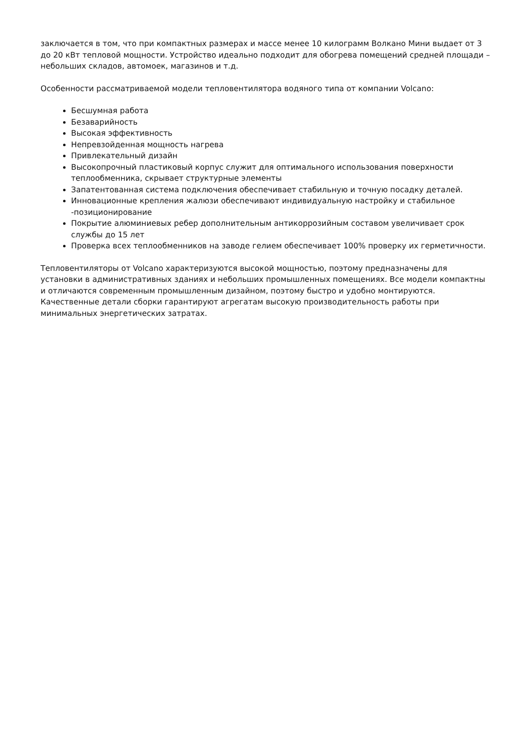заключается в том, что при компактных размерах и массе менее 10 килограмм Волкано Мини выдает от 3 до 20 кВт тепловой мощности. Устройство идеально подходит для обогрева помещений средней площади – небольших складов, автомоек, магазинов и т.д.
Особенности рассматриваемой модели тепловентилятора водяного типа от компании Volcano:
Бесшумная работа
Безаварийность
Высокая эффективность
Непревзойденная мощность нагрева
Привлекательный дизайн
Высокопрочный пластиковый корпус служит для оптимального использования поверхности теплообменника, скрывает структурные элементы
Запатентованная система подключения обеспечивает стабильную и точную посадку деталей.
Инновационные крепления жалюзи обеспечивают индивидуальную настройку и стабильное -позиционирование
Покрытие алюминиевых ребер дополнительным антикоррозийным составом увеличивает срок службы до 15 лет
Проверка всех теплообменников на заводе гелием обеспечивает 100% проверку их герметичности.
Тепловентиляторы от Volcano характеризуются высокой мощностью, поэтому предназначены для установки в административных зданиях и небольших промышленных помещениях. Все модели компактны и отличаются современным промышленным дизайном, поэтому быстро и удобно монтируются. Качественные детали сборки гарантируют агрегатам высокую производительность работы при минимальных энергетических затратах.